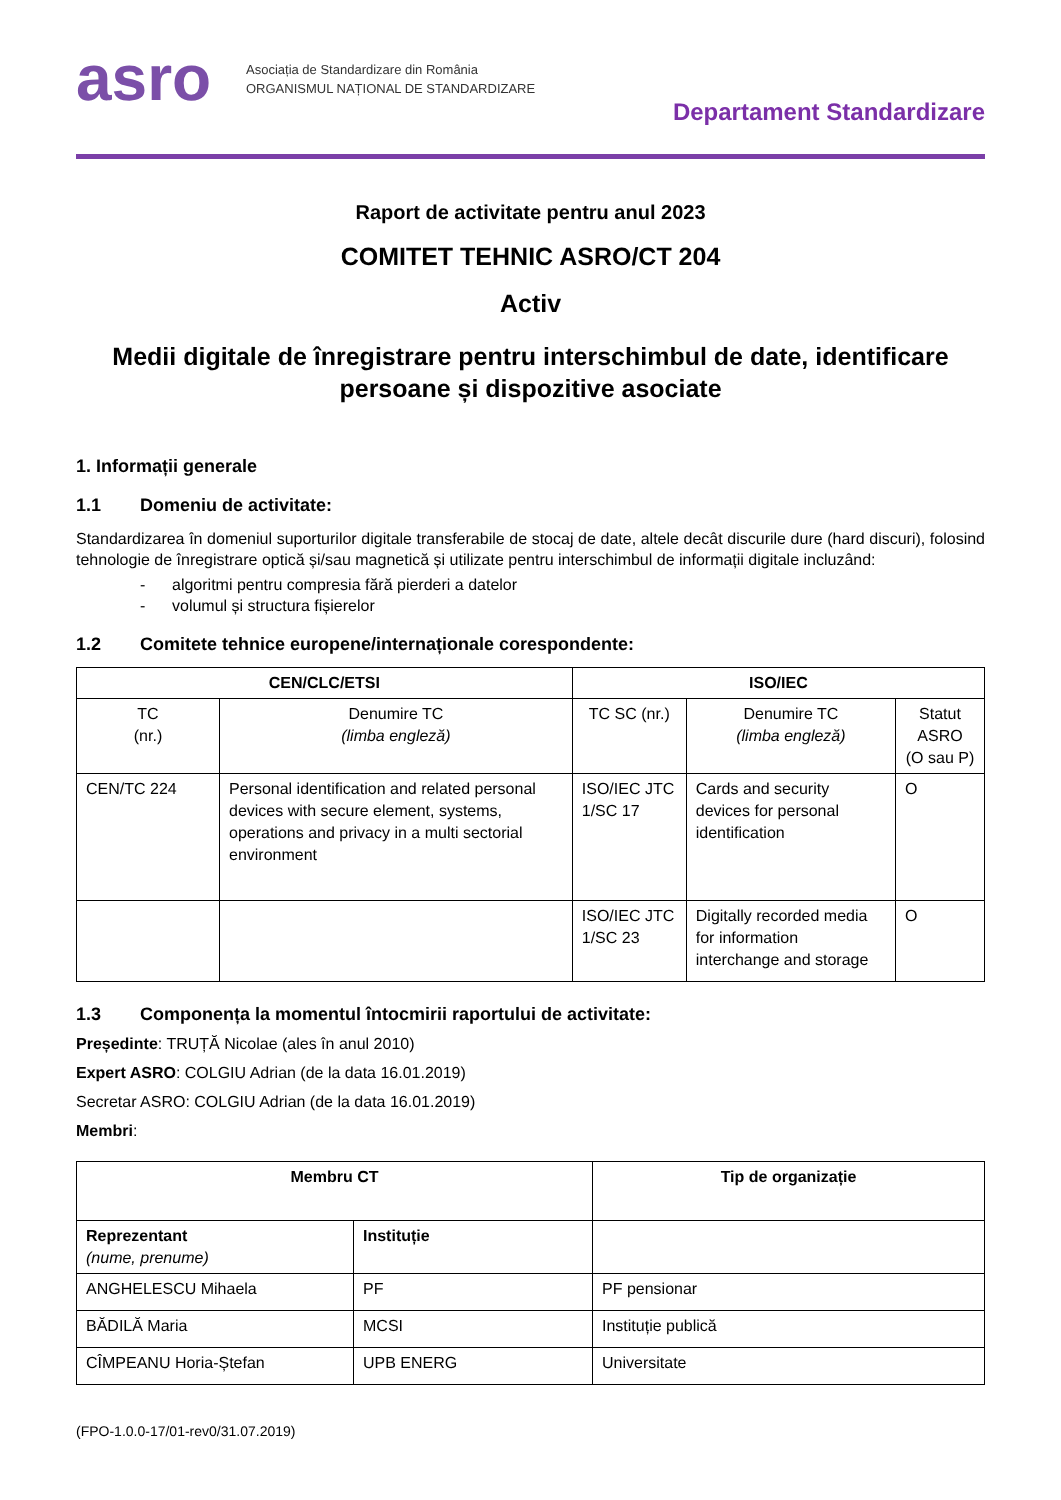asro
Asociația de Standardizare din România
ORGANISMUL NAȚIONAL DE STANDARDIZARE
Departament Standardizare
Raport de activitate pentru anul 2023
COMITET TEHNIC ASRO/CT 204
Activ
Medii digitale de înregistrare pentru interschimbul de date, identificare persoane și dispozitive asociate
1. Informații generale
1.1 Domeniu de activitate:
Standardizarea în domeniul suporturilor digitale transferabile de stocaj de date, altele decât discurile dure (hard discuri), folosind tehnologie de înregistrare optică și/sau magnetică și utilizate pentru interschimbul de informații digitale incluzând:
- algoritmi pentru compresia fără pierderi a datelor
- volumul și structura fișierelor
1.2 Comitete tehnice europene/internaționale corespondente:
| CEN/CLC/ETSI | | ISO/IEC | | |
| --- | --- | --- | --- | --- |
| TC (nr.) | Denumire TC (limba engleză) | TC SC (nr.) | Denumire TC (limba engleză) | Statut ASRO (O sau P) |
| CEN/TC 224 | Personal identification and related personal devices with secure element, systems, operations and privacy in a multi sectorial environment | ISO/IEC JTC 1/SC 17 | Cards and security devices for personal identification | O |
| | | ISO/IEC JTC 1/SC 23 | Digitally recorded media for information interchange and storage | O |
1.3 Componența la momentul întocmirii raportului de activitate:
Președinte: TRUȚĂ Nicolae (ales în anul 2010)
Expert ASRO: COLGIU Adrian (de la data 16.01.2019)
Secretar ASRO: COLGIU Adrian (de la data 16.01.2019)
Membri:
| Membru CT | | Tip de organizație |
| --- | --- | --- |
| Reprezentant (nume, prenume) | Instituție | |
| ANGHELESCU Mihaela | PF | PF pensionar |
| BĂDILĂ Maria | MCSI | Instituție publică |
| CÎMPEANU Horia-Ștefan | UPB ENERG | Universitate |
(FPO-1.0.0-17/01-rev0/31.07.2019)